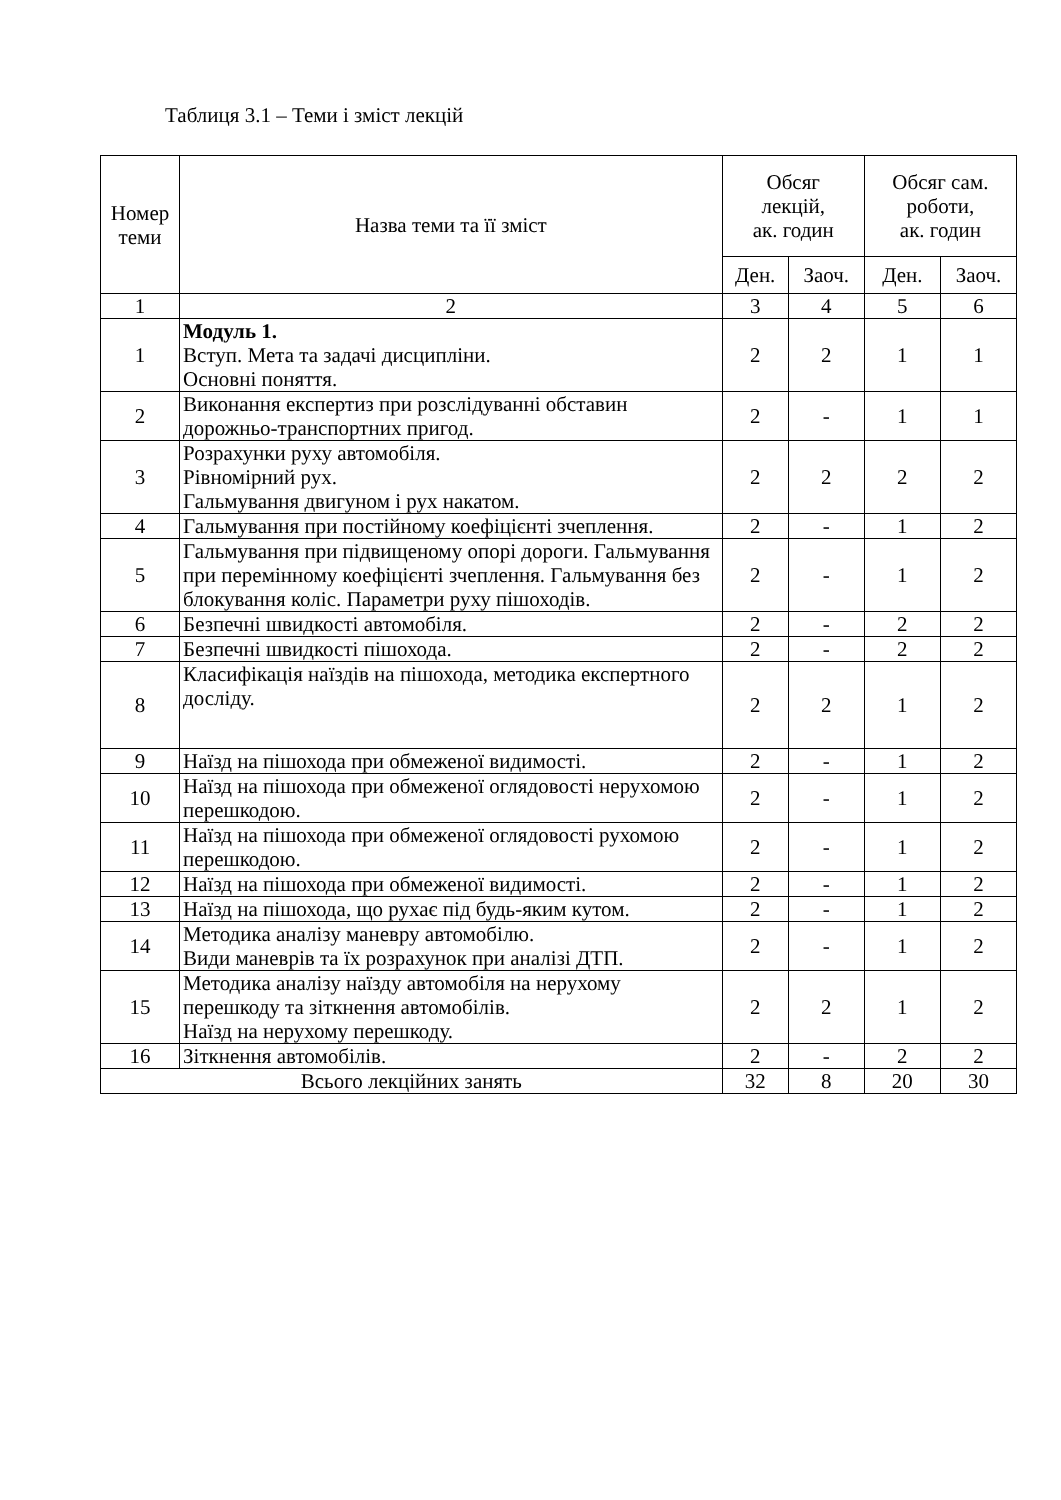Таблиця 3.1 – Теми і зміст лекцій
| Номер теми | Назва теми та її зміст | Обсяг лекцій, ак. годин | | Обсяг сам. роботи, ак. годин | |
| --- | --- | --- | --- | --- | --- |
| | | Ден. | Заоч. | Ден. | Заоч. |
| 1 | 2 | 3 | 4 | 5 | 6 |
| 1 | Модуль 1. Вступ. Мета та задачі дисципліни. Основні поняття. | 2 | 2 | 1 | 1 |
| 2 | Виконання експертиз при розслідуванні обставин дорожньо-транспортних пригод. | 2 | - | 1 | 1 |
| 3 | Розрахунки руху автомобіля. Рівномірний рух. Гальмування двигуном і рух накатом. | 2 | 2 | 2 | 2 |
| 4 | Гальмування при постійному коефіцієнті зчеплення. | 2 | - | 1 | 2 |
| 5 | Гальмування при підвищеному опорі дороги. Гальмування при перемінному коефіцієнті зчеплення. Гальмування без блокування коліс. Параметри руху пішоходів. | 2 | - | 1 | 2 |
| 6 | Безпечні швидкості автомобіля. | 2 | - | 2 | 2 |
| 7 | Безпечні швидкості пішохода. | 2 | - | 2 | 2 |
| 8 | Класифікація наїздів на пішохода, методика експертного досліду. | 2 | 2 | 1 | 2 |
| 9 | Наїзд на пішохода при обмеженої видимості. | 2 | - | 1 | 2 |
| 10 | Наїзд на пішохода при обмеженої оглядовості нерухомою перешкодою. | 2 | - | 1 | 2 |
| 11 | Наїзд на пішохода при обмеженої оглядовості рухомою перешкодою. | 2 | - | 1 | 2 |
| 12 | Наїзд на пішохода при обмеженої видимості. | 2 | - | 1 | 2 |
| 13 | Наїзд на пішохода, що рухає під будь-яким кутом. | 2 | - | 1 | 2 |
| 14 | Методика аналізу маневру автомобілю. Види маневрів та їх розрахунок при аналізі ДТП. | 2 | - | 1 | 2 |
| 15 | Методика аналізу наїзду автомобіля на нерухому перешкоду та зіткнення автомобілів. Наїзд на нерухому перешкоду. | 2 | 2 | 1 | 2 |
| 16 | Зіткнення автомобілів. | 2 | - | 2 | 2 |
| Всього лекційних занять | | 32 | 8 | 20 | 30 |